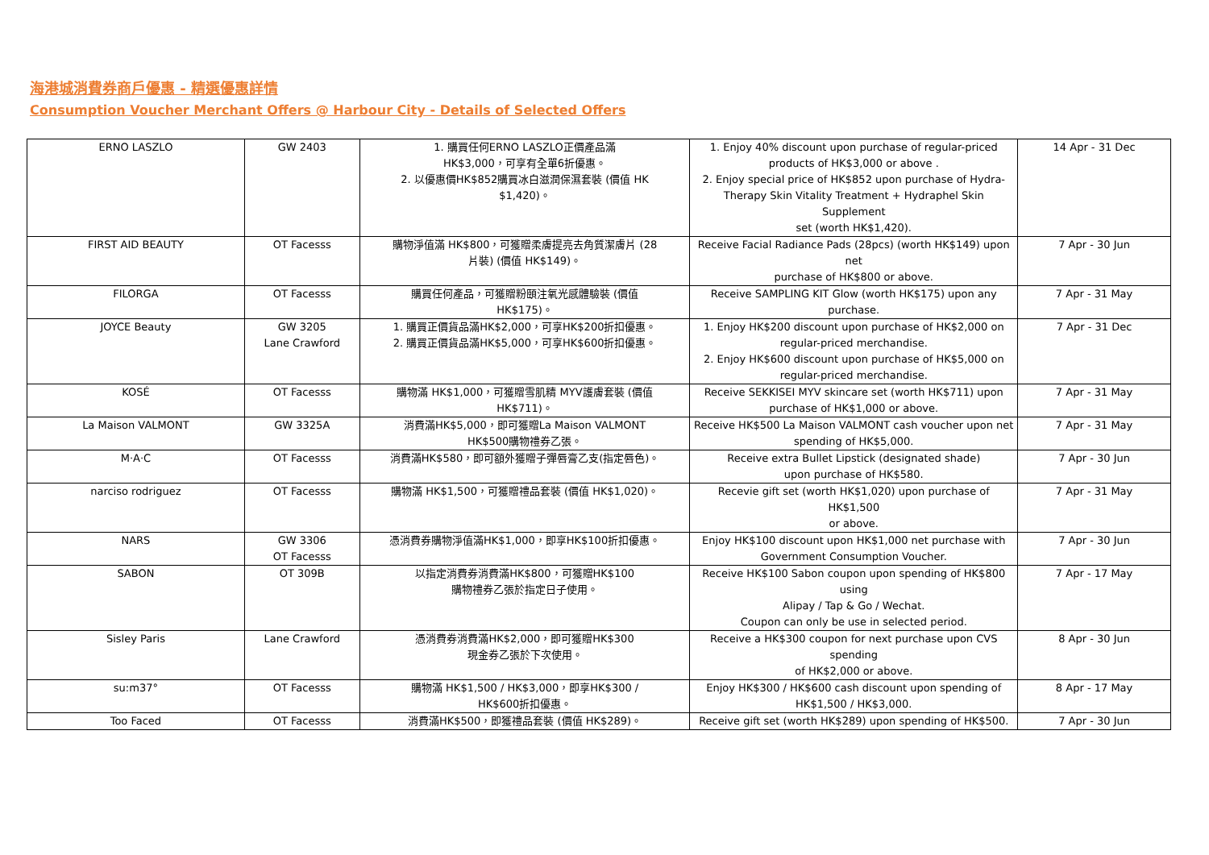海港城消費券商戶優惠 - 精選優惠詳情
Consumption Voucher Merchant Offers @ Harbour City - Details of Selected Offers
| ERNO LASZLO | GW 2403 | 1. 購買任何ERNO LASZLO正價產品滿 HK$3,000，可享有全單6折優惠。 2. 以優惠價HK$852購買冰白滋潤保濕套裝 (價值 HK $1,420)。 | 1. Enjoy 40% discount upon purchase of regular-priced products of HK$3,000 or above . 2. Enjoy special price of HK$852 upon purchase of Hydra- Therapy Skin Vitality Treatment + Hydraphel Skin Supplement set (worth HK$1,420). | 14 Apr - 31 Dec |
| FIRST AID BEAUTY | OT Facesss | 購物淨值滿 HK$800，可獲贈柔膚提亮去角質潔膚片 (28 片裝) (價值 HK$149)。 | Receive Facial Radiance Pads (28pcs) (worth HK$149) upon net purchase of HK$800 or above. | 7 Apr - 30 Jun |
| FILORGA | OT Facesss | 購買任何產品，可獲贈粉頤注氧光感體驗裝 (價值 HK$175)。 | Receive SAMPLING KIT Glow (worth HK$175) upon any purchase. | 7 Apr - 31 May |
| JOYCE Beauty | GW 3205 Lane Crawford | 1. 購買正價貨品滿HK$2,000，可享HK$200折扣優惠。 2. 購買正價貨品滿HK$5,000，可享HK$600折扣優惠。 | 1. Enjoy HK$200 discount upon purchase of HK$2,000 on regular-priced merchandise. 2. Enjoy HK$600 discount upon purchase of HK$5,000 on regular-priced merchandise. | 7 Apr - 31 Dec |
| KOSÉ | OT Facesss | 購物滿 HK$1,000，可獲贈雪肌精 MYV護膚套裝 (價值 HK$711)。 | Receive SEKKISEI MYV skincare set (worth HK$711) upon purchase of HK$1,000 or above. | 7 Apr - 31 May |
| La Maison VALMONT | GW 3325A | 消費滿HK$5,000，即可獲贈La Maison VALMONT HK$500購物禮券乙張。 | Receive HK$500 La Maison VALMONT cash voucher upon net spending of HK$5,000. | 7 Apr - 31 May |
| M·A·C | OT Facesss | 消費滿HK$580，即可額外獲贈子彈唇膏乙支(指定唇色)。 | Receive extra Bullet Lipstick (designated shade) upon purchase of HK$580. | 7 Apr - 30 Jun |
| narciso rodriguez | OT Facesss | 購物滿 HK$1,500，可獲贈禮品套裝 (價值 HK$1,020)。 | Recevie gift set (worth HK$1,020) upon purchase of HK$1,500 or above. | 7 Apr - 31 May |
| NARS | GW 3306 OT Facesss | 憑消費券購物淨值滿HK$1,000，即享HK$100折扣優惠。 | Enjoy HK$100 discount upon HK$1,000 net purchase with Government Consumption Voucher. | 7 Apr - 30 Jun |
| SABON | OT 309B | 以指定消費券消費滿HK$800，可獲贈HK$100 購物禮券乙張於指定日子使用。 | Receive HK$100 Sabon coupon upon spending of HK$800 using Alipay / Tap & Go / Wechat. Coupon can only be use in selected period. | 7 Apr - 17 May |
| Sisley Paris | Lane Crawford | 憑消費券消費滿HK$2,000，即可獲贈HK$300 現金券乙張於下次使用。 | Receive a HK$300 coupon for next purchase upon CVS spending of HK$2,000 or above. | 8 Apr - 30 Jun |
| su:m37° | OT Facesss | 購物滿 HK$1,500 / HK$3,000，即享HK$300 / HK$600折扣優惠。 | Enjoy HK$300 / HK$600 cash discount upon spending of HK$1,500 / HK$3,000. | 8 Apr - 17 May |
| Too Faced | OT Facesss | 消費滿HK$500，即獲禮品套裝 (價值 HK$289)。 | Receive gift set (worth HK$289) upon spending of HK$500. | 7 Apr - 30 Jun |